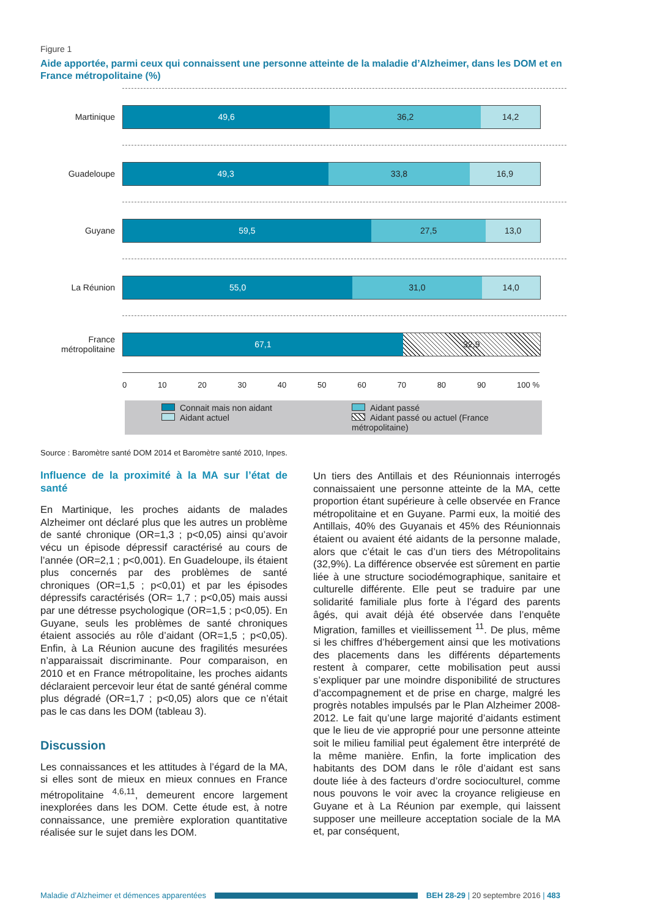Figure 1
Aide apportée, parmi ceux qui connaissent une personne atteinte de la maladie d’Alzheimer, dans les DOM et en France métropolitaine (%)
Martinique
49,6 36,2 14,2
Guadeloupe
49,3 33,8 16,9
Guyane
59,5 27,5 13,0
La Réunion
55,0 31,0 14,0
France métropolitaine
67,1 32,9
0 10 20 30 40 50 60 70 80 90 100 %
Connait mais non aidant Aidant passé Aidant actuel Aidant passé ou actuel (France métropolitaine)
Source : Baromètre santé DOM 2014 et Baromètre santé 2010, Inpes.
Influence de la proximité à la MA sur l’état de santé
En Martinique, les proches aidants de malades Alzheimer ont déclaré plus que les autres un problème de santé chronique (OR=1,3 ; p<0,05) ainsi qu’avoir vécu un épisode dépressif caractérisé au cours de l’année (OR=2,1 ; p<0,001). En Guadeloupe, ils étaient plus concernés par des problèmes de santé chroniques (OR=1,5 ; p<0,01) et par les épisodes dépressifs caractérisés (OR= 1,7 ; p<0,05) mais aussi par une détresse psychologique (OR=1,5 ; p<0,05). En Guyane, seuls les problèmes de santé chroniques étaient associés au rôle d’aidant (OR=1,5 ; p<0,05). Enfin, à La Réunion aucune des fragilités mesurées n’apparaissait discriminante. Pour comparaison, en 2010 et en France métropolitaine, les proches aidants déclaraient percevoir leur état de santé général comme plus dégradé (OR=1,7 ; p<0,05) alors que ce n’était pas le cas dans les DOM (tableau 3).
Discussion
Les connaissances et les attitudes à l’égard de la MA, si elles sont de mieux en mieux connues en France métropolitaine <sup>4,6,11</sup>, demeurent encore largement inexplorées dans les DOM. Cette étude est, à notre connaissance, une première exploration quantitative réalisée sur le sujet dans les DOM.
Un tiers des Antillais et des Réunionnais interrogés connaissaient une personne atteinte de la MA, cette proportion étant supérieure à celle observée en France métropolitaine et en Guyane. Parmi eux, la moitié des Antillais, 40% des Guyanais et 45% des Réunionnais étaient ou avaient été aidants de la personne malade, alors que c’était le cas d’un tiers des Métropolitains (32,9%). La différence observée est sûrement en partie liée à une structure sociodémographique, sanitaire et culturelle différente. Elle peut se traduire par une solidarité familiale plus forte à l’égard des parents âgés, qui avait déjà été observée dans l’enquête Migration, familles et vieillissement <sup>11</sup>. De plus, même si les chiffres d’hébergement ainsi que les motivations des placements dans les différents départements restent à comparer, cette mobilisation peut aussi s’expliquer par une moindre disponibilité de structures d’accompagnement et de prise en charge, malgré les progrès notables impulsés par le Plan Alzheimer 2008-2012. Le fait qu’une large majorité d’aidants estiment que le lieu de vie approprié pour une personne atteinte soit le milieu familial peut également être interprété de la même manière. Enfin, la forte implication des habitants des DOM dans le rôle d’aidant est sans doute liée à des facteurs d’ordre socioculturel, comme nous pouvons le voir avec la croyance religieuse en Guyane et à La Réunion par exemple, qui laissent supposer une meilleure acceptation sociale de la MA et, par conséquent,
Maladie d’Alzheimer et démences apparentées BEH 28-29 | 20 septembre 2016 | 483